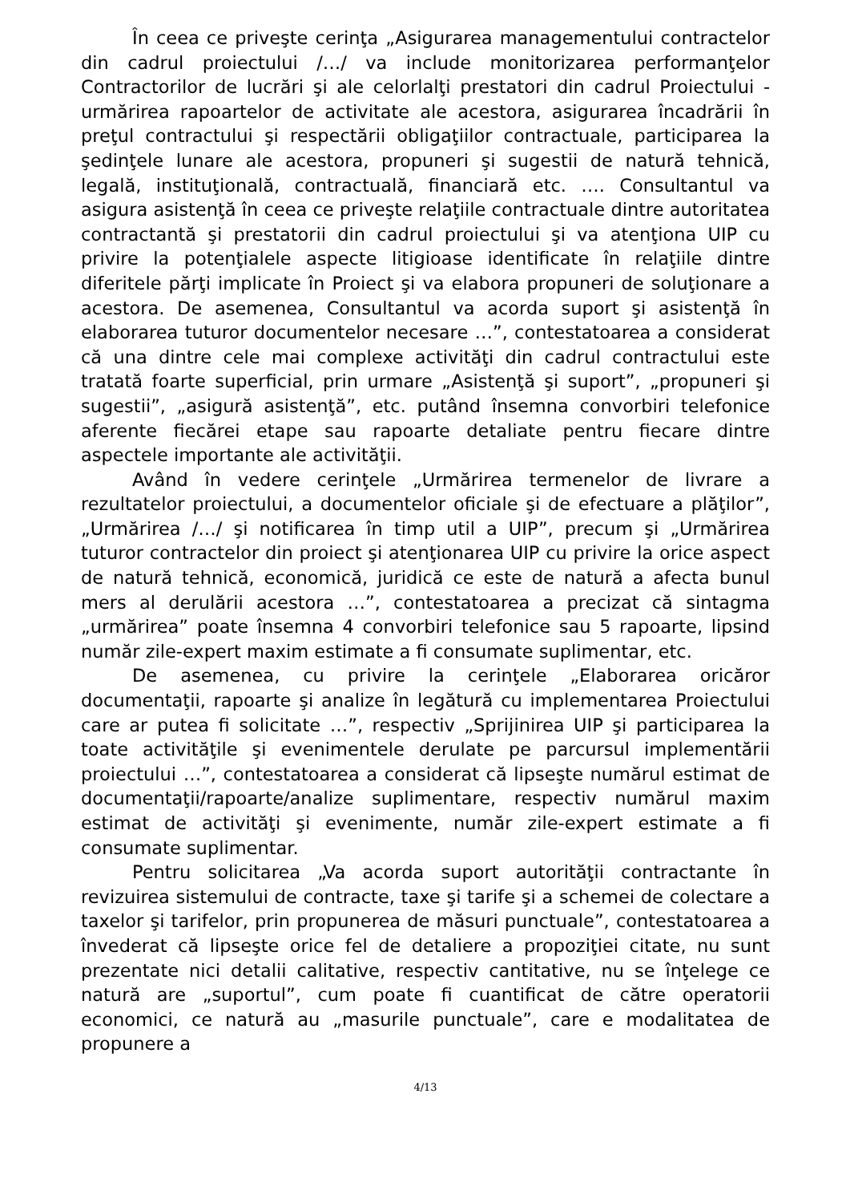În ceea ce priveşte cerinţa „Asigurarea managementului contractelor din cadrul proiectului /…/ va include monitorizarea performanţelor Contractorilor de lucrări şi ale celorlalţi prestatori din cadrul Proiectului - urmărirea rapoartelor de activitate ale acestora, asigurarea încadrării în preţul contractului şi respectării obligaţiilor contractuale, participarea la şedinţele lunare ale acestora, propuneri şi sugestii de natură tehnică, legală, instituţională, contractuală, financiară etc. …. Consultantul va asigura asistenţă în ceea ce priveşte relaţiile contractuale dintre autoritatea contractantă şi prestatorii din cadrul proiectului şi va atenţiona UIP cu privire la potenţialele aspecte litigioase identificate în relaţiile dintre diferitele părţi implicate în Proiect şi va elabora propuneri de soluţionare a acestora. De asemenea, Consultantul va acorda suport şi asistenţă în elaborarea tuturor documentelor necesare …”, contestatoarea a considerat că una dintre cele mai complexe activităţi din cadrul contractului este tratată foarte superficial, prin urmare „Asistenţă şi suport”, „propuneri şi sugestii”, „asigură asistenţă”, etc. putând însemna convorbiri telefonice aferente fiecărei etape sau rapoarte detaliate pentru fiecare dintre aspectele importante ale activităţii.
Având în vedere cerinţele „Urmărirea termenelor de livrare a rezultatelor proiectului, a documentelor oficiale şi de efectuare a plăţilor”, „Urmărirea /…/ şi notificarea în timp util a UIP”, precum şi „Urmărirea tuturor contractelor din proiect şi atenţionarea UIP cu privire la orice aspect de natură tehnică, economică, juridică ce este de natură a afecta bunul mers al derulării acestora …”, contestatoarea a precizat că sintagma „urmărirea” poate însemna 4 convorbiri telefonice sau 5 rapoarte, lipsind număr zile-expert maxim estimate a fi consumate suplimentar, etc.
De asemenea, cu privire la cerinţele „Elaborarea oricăror documentaţii, rapoarte şi analize în legătură cu implementarea Proiectului care ar putea fi solicitate …”, respectiv „Sprijinirea UIP şi participarea la toate activităţile şi evenimentele derulate pe parcursul implementării proiectului …”, contestatoarea a considerat că lipseşte numărul estimat de documentaţii/rapoarte/analize suplimentare, respectiv numărul maxim estimat de activităţi şi evenimente, număr zile-expert estimate a fi consumate suplimentar.
Pentru solicitarea „Va acorda suport autorităţii contractante în revizuirea sistemului de contracte, taxe şi tarife şi a schemei de colectare a taxelor şi tarifelor, prin propunerea de măsuri punctuale”, contestatoarea a învederat că lipseşte orice fel de detaliere a propoziţiei citate, nu sunt prezentate nici detalii calitative, respectiv cantitative, nu se înţelege ce natură are „suportul”, cum poate fi cuantificat de către operatorii economici, ce natură au „masurile punctuale”, care e modalitatea de propunere a
4/13